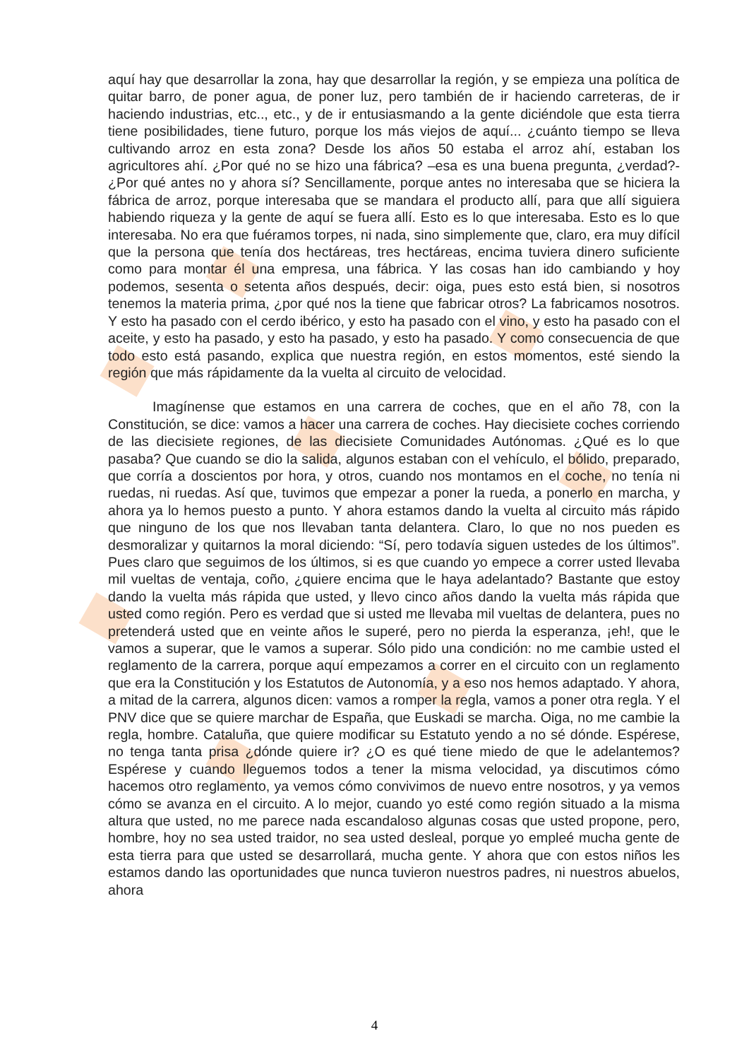aquí hay que desarrollar la zona, hay que desarrollar la región, y se empieza una política de quitar barro, de poner agua, de poner luz, pero también de ir haciendo carreteras, de ir haciendo industrias, etc.., etc., y de ir entusiasmando a la gente diciéndole que esta tierra tiene posibilidades, tiene futuro, porque los más viejos de aquí... ¿cuánto tiempo se lleva cultivando arroz en esta zona? Desde los años 50 estaba el arroz ahí, estaban los agricultores ahí. ¿Por qué no se hizo una fábrica? –esa es una buena pregunta, ¿verdad?- ¿Por qué antes no y ahora sí? Sencillamente, porque antes no interesaba que se hiciera la fábrica de arroz, porque interesaba que se mandara el producto allí, para que allí siguiera habiendo riqueza y la gente de aquí se fuera allí. Esto es lo que interesaba. Esto es lo que interesaba. No era que fuéramos torpes, ni nada, sino simplemente que, claro, era muy difícil que la persona que tenía dos hectáreas, tres hectáreas, encima tuviera dinero suficiente como para montar él una empresa, una fábrica. Y las cosas han ido cambiando y hoy podemos, sesenta o setenta años después, decir: oiga, pues esto está bien, si nosotros tenemos la materia prima, ¿por qué nos la tiene que fabricar otros? La fabricamos nosotros. Y esto ha pasado con el cerdo ibérico, y esto ha pasado con el vino, y esto ha pasado con el aceite, y esto ha pasado, y esto ha pasado, y esto ha pasado. Y como consecuencia de que todo esto está pasando, explica que nuestra región, en estos momentos, esté siendo la región que más rápidamente da la vuelta al circuito de velocidad.
Imagínense que estamos en una carrera de coches, que en el año 78, con la Constitución, se dice: vamos a hacer una carrera de coches. Hay diecisiete coches corriendo de las diecisiete regiones, de las diecisiete Comunidades Autónomas. ¿Qué es lo que pasaba? Que cuando se dio la salida, algunos estaban con el vehículo, el bólido, preparado, que corría a doscientos por hora, y otros, cuando nos montamos en el coche, no tenía ni ruedas, ni ruedas. Así que, tuvimos que empezar a poner la rueda, a ponerlo en marcha, y ahora ya lo hemos puesto a punto. Y ahora estamos dando la vuelta al circuito más rápido que ninguno de los que nos llevaban tanta delantera. Claro, lo que no nos pueden es desmoralizar y quitarnos la moral diciendo: “Sí, pero todavía siguen ustedes de los últimos”. Pues claro que seguimos de los últimos, si es que cuando yo empece a correr usted llevaba mil vueltas de ventaja, coño, ¿quiere encima que le haya adelantado? Bastante que estoy dando la vuelta más rápida que usted, y llevo cinco años dando la vuelta más rápida que usted como región. Pero es verdad que si usted me llevaba mil vueltas de delantera, pues no pretenderá usted que en veinte años le superé, pero no pierda la esperanza, ¡eh!, que le vamos a superar, que le vamos a superar. Sólo pido una condición: no me cambie usted el reglamento de la carrera, porque aquí empezamos a correr en el circuito con un reglamento que era la Constitución y los Estatutos de Autonomía, y a eso nos hemos adaptado. Y ahora, a mitad de la carrera, algunos dicen: vamos a romper la regla, vamos a poner otra regla. Y el PNV dice que se quiere marchar de España, que Euskadi se marcha. Oiga, no me cambie la regla, hombre. Cataluña, que quiere modificar su Estatuto yendo a no sé dónde. Espérese, no tenga tanta prisa ¿dónde quiere ir? ¿O es qué tiene miedo de que le adelantemos? Espérese y cuando lleguemos todos a tener la misma velocidad, ya discutimos cómo hacemos otro reglamento, ya vemos cómo convivimos de nuevo entre nosotros, y ya vemos cómo se avanza en el circuito. A lo mejor, cuando yo esté como región situado a la misma altura que usted, no me parece nada escandaloso algunas cosas que usted propone, pero, hombre, hoy no sea usted traidor, no sea usted desleal, porque yo empleé mucha gente de esta tierra para que usted se desarrollará, mucha gente. Y ahora que con estos niños les estamos dando las oportunidades que nunca tuvieron nuestros padres, ni nuestros abuelos, ahora
4